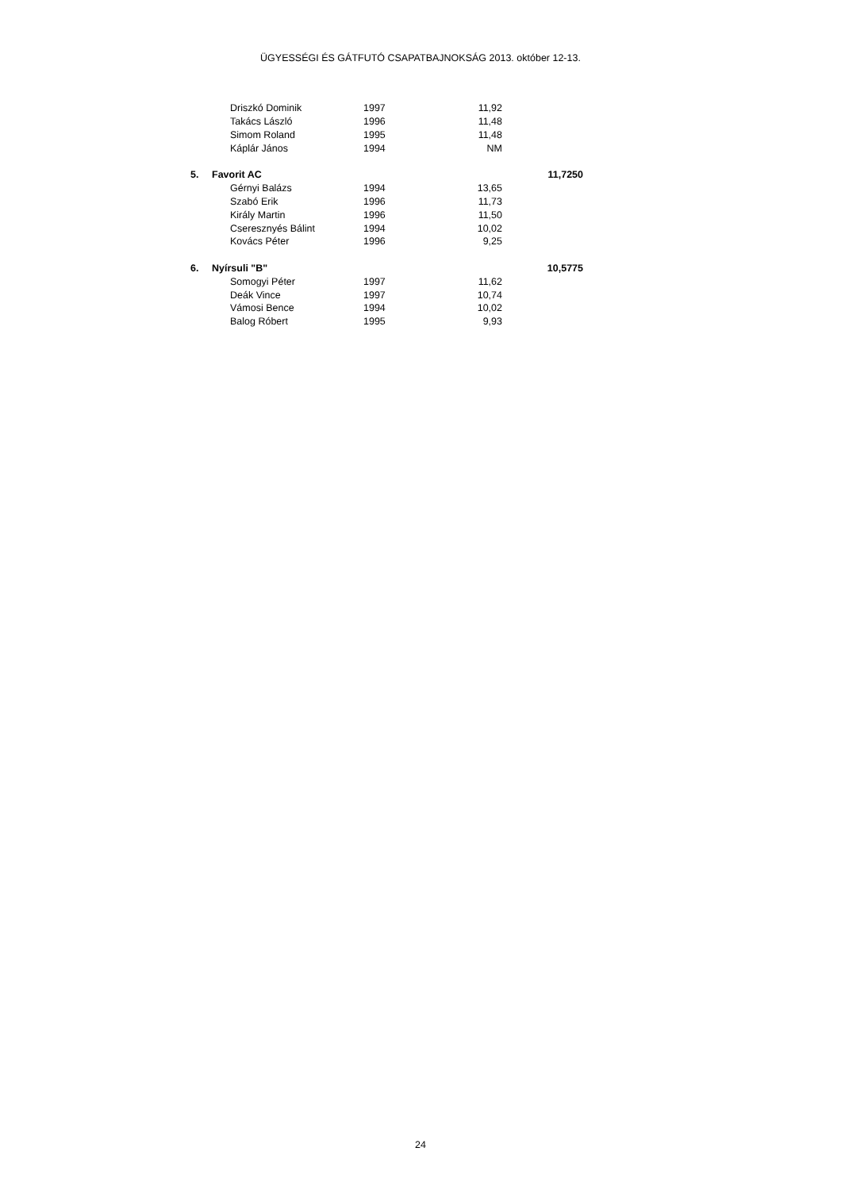ÜGYESSÉGI ÉS GÁTFUTÓ CSAPATBAJNOKSÁG 2013. október 12-13.
| | Driszkó Dominik | 1997 | 11,92 | |
| | Takács László | 1996 | 11,48 | |
| | Simom Roland | 1995 | 11,48 | |
| | Káplár János | 1994 | NM | |
| 5. | Favorit AC | | | 11,7250 |
| | Gérnyi Balázs | 1994 | 13,65 | |
| | Szabó Erik | 1996 | 11,73 | |
| | Király Martin | 1996 | 11,50 | |
| | Cseresznyés Bálint | 1994 | 10,02 | |
| | Kovács Péter | 1996 | 9,25 | |
| 6. | Nyírsuli "B" | | | 10,5775 |
| | Somogyi Péter | 1997 | 11,62 | |
| | Deák Vince | 1997 | 10,74 | |
| | Vámosi Bence | 1994 | 10,02 | |
| | Balog Róbert | 1995 | 9,93 | |
24